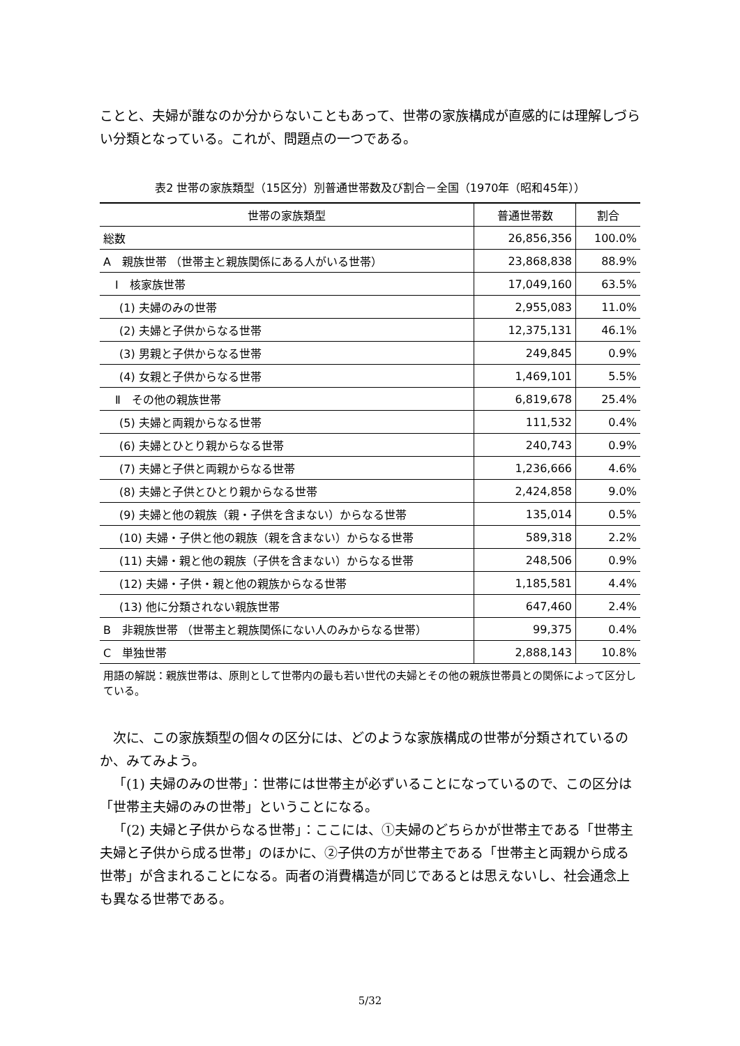ことと、夫婦が誰なのか分からないこともあって、世帯の家族構成が直感的には理解しづらい分類となっている。これが、問題点の一つである。
表2 世帯の家族類型（15区分）別普通世帯数及び割合－全国（1970年（昭和45年））
| 世帯の家族類型 | 普通世帯数 | 割合 |
| --- | --- | --- |
| 総数 | 26,856,356 | 100.0% |
| A 親族世帯 （世帯主と親族関係にある人がいる世帯） | 23,868,838 | 88.9% |
| Ⅰ 核家族世帯 | 17,049,160 | 63.5% |
| (1) 夫婦のみの世帯 | 2,955,083 | 11.0% |
| (2) 夫婦と子供からなる世帯 | 12,375,131 | 46.1% |
| (3) 男親と子供からなる世帯 | 249,845 | 0.9% |
| (4) 女親と子供からなる世帯 | 1,469,101 | 5.5% |
| Ⅱ その他の親族世帯 | 6,819,678 | 25.4% |
| (5) 夫婦と両親からなる世帯 | 111,532 | 0.4% |
| (6) 夫婦とひとり親からなる世帯 | 240,743 | 0.9% |
| (7) 夫婦と子供と両親からなる世帯 | 1,236,666 | 4.6% |
| (8) 夫婦と子供とひとり親からなる世帯 | 2,424,858 | 9.0% |
| (9) 夫婦と他の親族（親・子供を含まない）からなる世帯 | 135,014 | 0.5% |
| (10) 夫婦・子供と他の親族（親を含まない）からなる世帯 | 589,318 | 2.2% |
| (11) 夫婦・親と他の親族（子供を含まない）からなる世帯 | 248,506 | 0.9% |
| (12) 夫婦・子供・親と他の親族からなる世帯 | 1,185,581 | 4.4% |
| (13) 他に分類されない親族世帯 | 647,460 | 2.4% |
| B 非親族世帯 （世帯主と親族関係にない人のみからなる世帯） | 99,375 | 0.4% |
| C 単独世帯 | 2,888,143 | 10.8% |
用語の解説：親族世帯は、原則として世帯内の最も若い世代の夫婦とその他の親族世帯員との関係によって区分している。
次に、この家族類型の個々の区分には、どのような家族構成の世帯が分類されているのか、みてみよう。
「(1) 夫婦のみの世帯」：世帯には世帯主が必ずいることになっているので、この区分は「世帯主夫婦のみの世帯」ということになる。
「(2) 夫婦と子供からなる世帯」：ここには、①夫婦のどちらかが世帯主である「世帯主夫婦と子供から成る世帯」のほかに、②子供の方が世帯主である「世帯主と両親から成る世帯」が含まれることになる。両者の消費構造が同じであるとは思えないし、社会通念上も異なる世帯である。
5/32